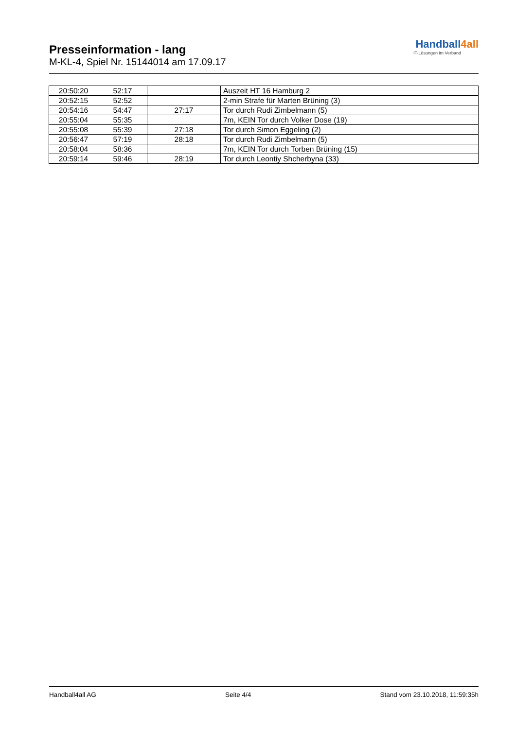Presseinformation - lang
M-KL-4, Spiel Nr. 15144014 am 17.09.17
Handball4all
IT-Lösungen im Verband
| 20:50:20 | 52:17 | | Auszeit HT 16 Hamburg 2 |
| 20:52:15 | 52:52 | | 2-min Strafe für Marten Brüning (3) |
| 20:54:16 | 54:47 | 27:17 | Tor durch Rudi Zimbelmann (5) |
| 20:55:04 | 55:35 | | 7m, KEIN Tor durch Volker Dose (19) |
| 20:55:08 | 55:39 | 27:18 | Tor durch Simon Eggeling (2) |
| 20:56:47 | 57:19 | 28:18 | Tor durch Rudi Zimbelmann (5) |
| 20:58:04 | 58:36 | | 7m, KEIN Tor durch Torben Brüning (15) |
| 20:59:14 | 59:46 | 28:19 | Tor durch Leontiy Shcherbyna (33) |
Handball4all AG Seite 4/4 Stand vom 23.10.2018, 11:59:35h